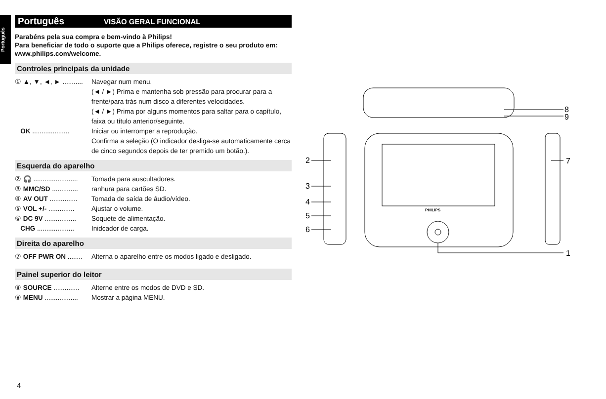Português
Português VISÃO GERAL FUNCIONAL
Parabéns pela sua compra e bem-vindo à Philips!
Para beneficiar de todo o suporte que a Philips oferece, registre o seu produto em: www.philips.com/welcome.
Controles principais da unidade
① ▲, ▼, ◄, ► ........... Navegar num menu.
(◄ / ►) Prima e mantenha sob pressão para procurar para a frente/para trás num disco a diferentes velocidades.
(◄ / ►) Prima por alguns momentos para saltar para o capítulo, faixa ou título anterior/seguinte.
OK .................... Iniciar ou interromper a reprodução.
Confirma a seleção (O indicador desliga-se automaticamente cerca de cinco segundos depois de ter premido um botão.).
Esquerda do aparelho
② 🎧 ........................ Tomada para auscultadores.
③ MMC/SD .............. ranhura para cartões SD.
④ AV OUT ............... Tomada de saída de áudio/vídeo.
⑤ VOL +/- .............. Ajustar o volume.
⑥ DC 9V ................. Soquete de alimentação.
CHG .................... Inidcador de carga.
Direita do aparelho
⑦ OFF PWR ON ........ Alterna o aparelho entre os modos ligado e desligado.
Painel superior do leitor
⑧ SOURCE .............. Alterne entre os modos de DVD e SD.
⑨ MENU .................. Mostrar a página MENU.
4
PHILIPS
8
9
2
3
4
5
6
7
1